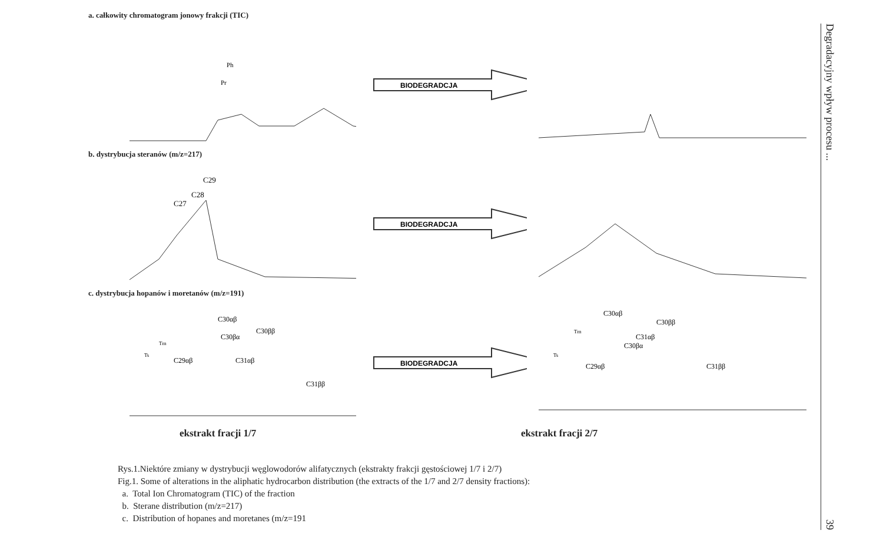a. całkowity chromatogram jonowy frakcji (TIC)
Pr
Ph
BIODEGRADCJA
b. dystrybucja steranów (m/z=217)
C27
C28
C29
BIODEGRADCJA
c. dystrybucja hopanów i moretanów (m/z=191)
Ts
Tm
C29αβ
C30αβ
C30βα
C31αβ
C30ββ
C31ββ
BIODEGRADCJA
Ts
Tm
C29αβ
C30αβ
C30βα
C31αβ
C30ββ
C31ββ
ekstrakt fracji 1/7 ekstrakt fracji 2/7
Rys.1.Niektóre zmiany w dystrybucji węglowodorów alifatycznych (ekstrakty frakcji gęstościowej 1/7 i 2/7)
Fig.1. Some of alterations in the aliphatic hydrocarbon distribution (the extracts of the 1/7 and 2/7 density fractions):
a. Total Ion Chromatogram (TIC) of the fraction
b. Sterane distribution (m/z=217)
c. Distribution of hopanes and moretanes (m/z=191
Degradacyjny wpływ procesu ... 39